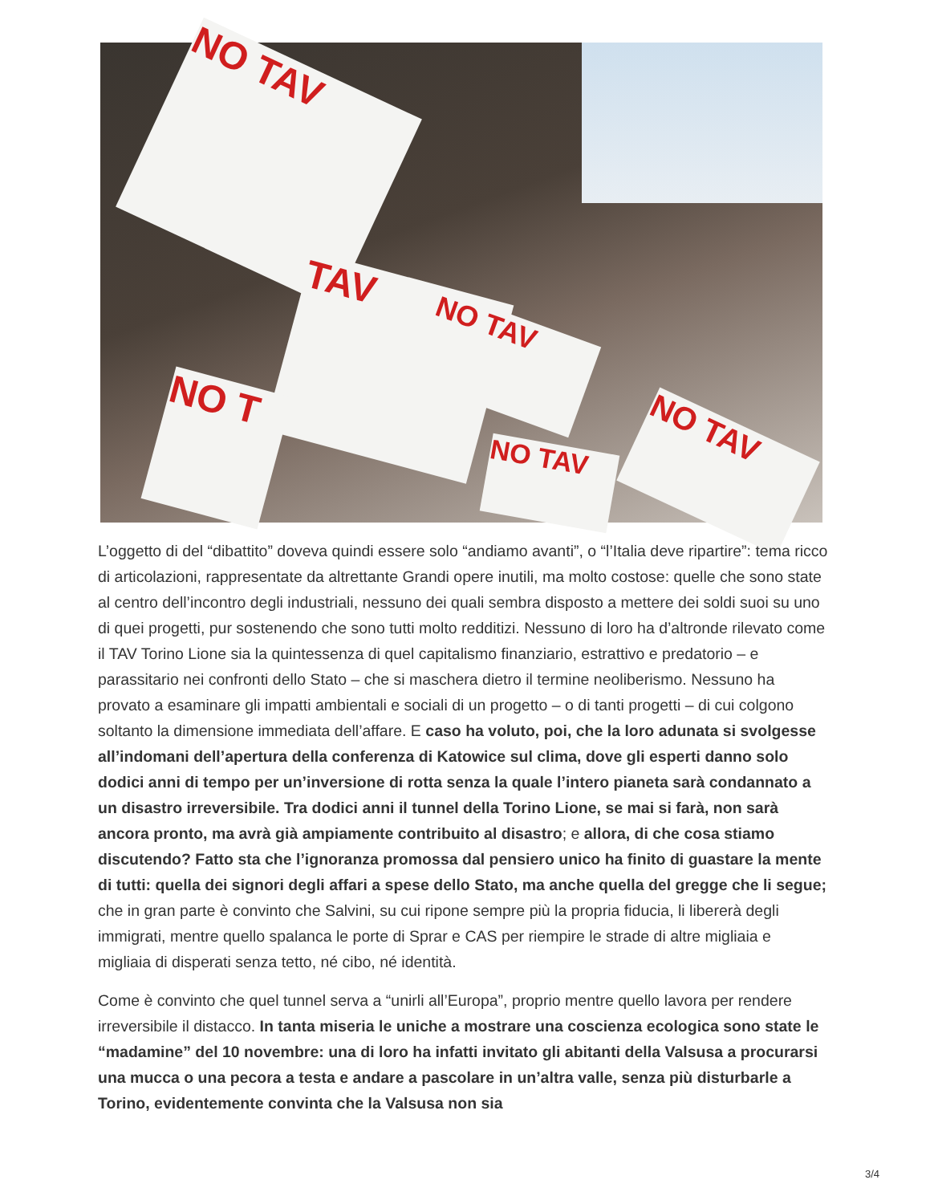NO TAV
TAV
NO TAV
NO T
NO TAV
NO TAV
L’oggetto di del “dibattito” doveva quindi essere solo “andiamo avanti”, o “l’Italia deve ripartire”: tema ricco di articolazioni, rappresentate da altrettante Grandi opere inutili, ma molto costose: quelle che sono state al centro dell’incontro degli industriali, nessuno dei quali sembra disposto a mettere dei soldi suoi su uno di quei progetti, pur sostenendo che sono tutti molto redditizi. Nessuno di loro ha d’altronde rilevato come il TAV Torino Lione sia la quintessenza di quel capitalismo finanziario, estrattivo e predatorio – e parassitario nei confronti dello Stato – che si maschera dietro il termine neoliberismo. Nessuno ha provato a esaminare gli impatti ambientali e sociali di un progetto – o di tanti progetti – di cui colgono soltanto la dimensione immediata dell’affare. E caso ha voluto, poi, che la loro adunata si svolgesse all’indomani dell’apertura della conferenza di Katowice sul clima, dove gli esperti danno solo dodici anni di tempo per un’inversione di rotta senza la quale l’intero pianeta sarà condannato a un disastro irreversibile. Tra dodici anni il tunnel della Torino Lione, se mai si farà, non sarà ancora pronto, ma avrà già ampiamente contribuito al disastro; e allora, di che cosa stiamo discutendo? Fatto sta che l’ignoranza promossa dal pensiero unico ha finito di guastare la mente di tutti: quella dei signori degli affari a spese dello Stato, ma anche quella del gregge che li segue; che in gran parte è convinto che Salvini, su cui ripone sempre più la propria fiducia, li libererà degli immigrati, mentre quello spalanca le porte di Sprar e CAS per riempire le strade di altre migliaia e migliaia di disperati senza tetto, né cibo, né identità.
Come è convinto che quel tunnel serva a “unirli all’Europa”, proprio mentre quello lavora per rendere irreversibile il distacco. In tanta miseria le uniche a mostrare una coscienza ecologica sono state le “madamine” del 10 novembre: una di loro ha infatti invitato gli abitanti della Valsusa a procurarsi una mucca o una pecora a testa e andare a pascolare in un’altra valle, senza più disturbarle a Torino, evidentemente convinta che la Valsusa non sia
3/4